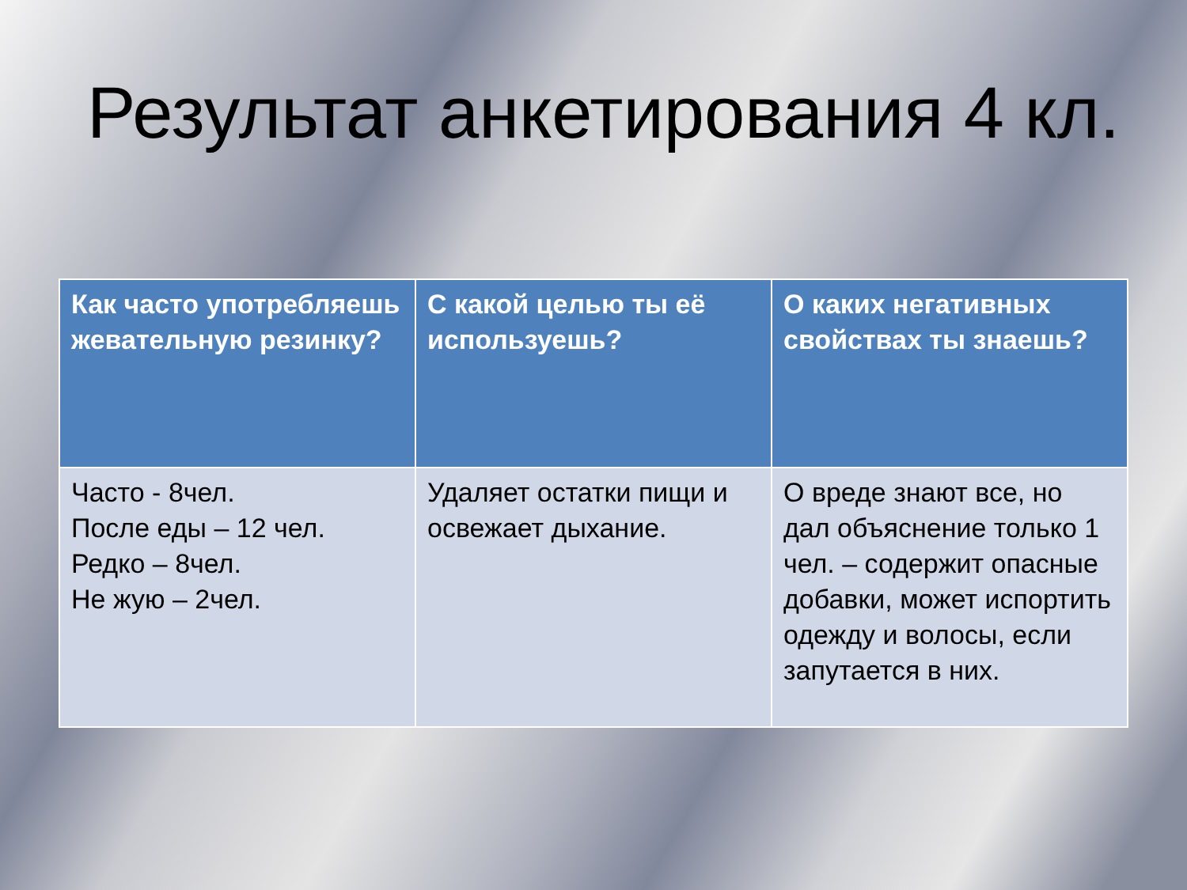Результат анкетирования 4 кл.
| Как часто употребляешь жевательную резинку? | С какой целью ты её используешь? | О каких негативных свойствах ты знаешь? |
| --- | --- | --- |
| Часто - 8чел. После еды – 12 чел. Редко – 8чел. Не жую – 2чел. | Удаляет остатки пищи и освежает дыхание. | О вреде знают все, но дал объяснение только 1 чел. – содержит опасные добавки, может испортить одежду и волосы, если запутается в них. |